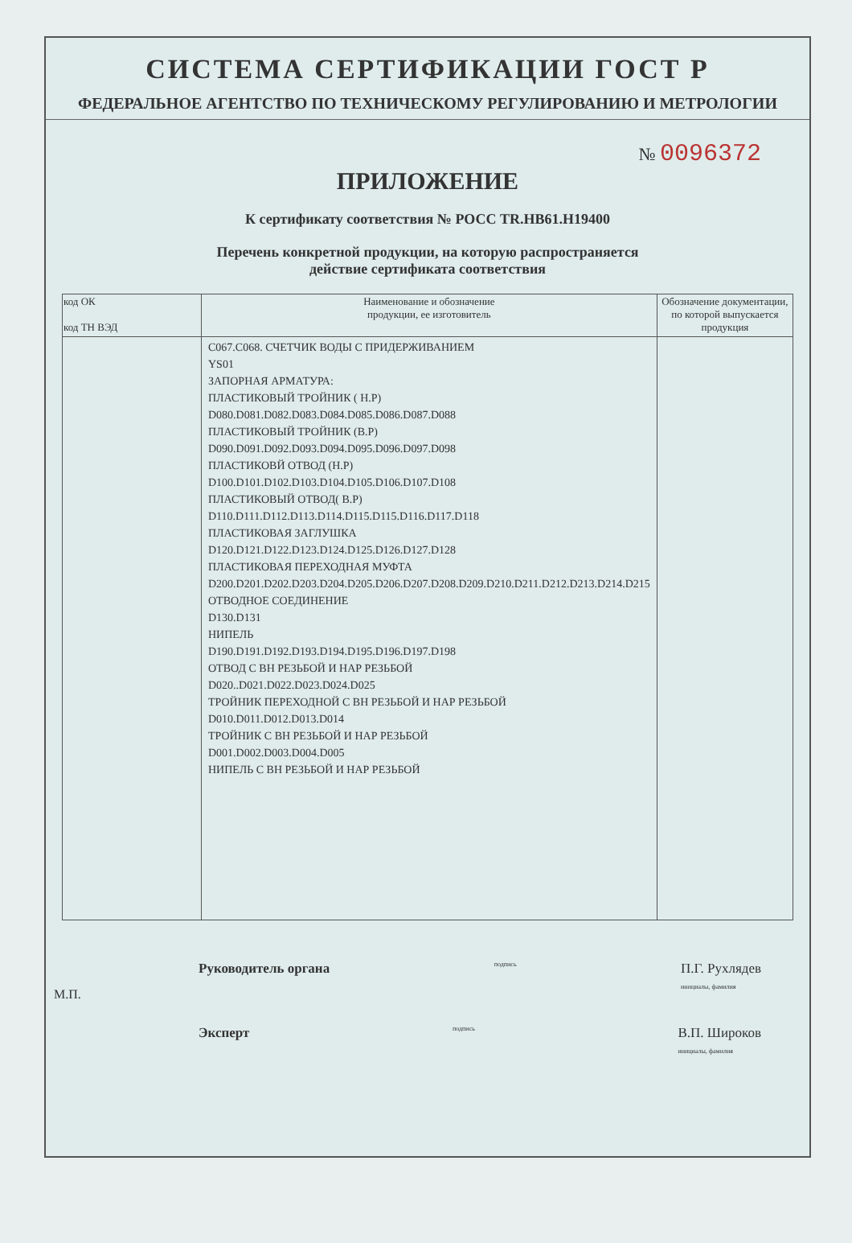СИСТЕМА СЕРТИФИКАЦИИ ГОСТ Р
ФЕДЕРАЛЬНОЕ АГЕНТСТВО ПО ТЕХНИЧЕСКОМУ РЕГУЛИРОВАНИЮ И МЕТРОЛОГИИ
№ 0096372
ПРИЛОЖЕНИЕ
К сертификату соответствия № РОСС TR.НВ61.Н19400
Перечень конкретной продукции, на которую распространяется
действие сертификата соответствия
| код ОК код ТН ВЭД | Наименование и обозначение продукции, ее изготовитель | Обозначение документации, по которой выпускается продукция |
| --- | --- | --- |
| | С067.С068. СЧЕТЧИК ВОДЫ С ПРИДЕРЖИВАНИЕМ YS01 ЗАПОРНАЯ АРМАТУРА: ПЛАСТИКОВЫЙ ТРОЙНИК ( Н.Р) D080.D081.D082.D083.D084.D085.D086.D087.D088 ПЛАСТИКОВЫЙ ТРОЙНИК (В.Р) D090.D091.D092.D093.D094.D095.D096.D097.D098 ПЛАСТИКОВЙ ОТВОД (Н.Р) D100.D101.D102.D103.D104.D105.D106.D107.D108 ПЛАСТИКОВЫЙ ОТВОД( В.Р) D110.D111.D112.D113.D114.D115.D115.D116.D117.D118 ПЛАСТИКОВАЯ ЗАГЛУШКА D120.D121.D122.D123.D124.D125.D126.D127.D128 ПЛАСТИКОВАЯ ПЕРЕХОДНАЯ МУФТА D200.D201.D202.D203.D204.D205.D206.D207.D208.D209.D210.D211.D212.D213.D214.D215 ОТВОДНОЕ СОЕДИНЕНИЕ D130.D131 НИПЕЛЬ D190.D191.D192.D193.D194.D195.D196.D197.D198 ОТВОД С ВН РЕЗЬБОЙ И НАР РЕЗЬБОЙ D020..D021.D022.D023.D024.D025 ТРОЙНИК ПЕРЕХОДНОЙ С ВН РЕЗЬБОЙ И НАР РЕЗЬБОЙ D010.D011.D012.D013.D014 ТРОЙНИК С ВН РЕЗЬБОЙ И НАР РЕЗЬБОЙ D001.D002.D003.D004.D005 НИПЕЛЬ С ВН РЕЗЬБОЙ И НАР РЕЗЬБОЙ | |
Руководитель органа подпись П.Г. Рухлядев
инициалы, фамилия
Эксперт подпись В.П. Широков
инициалы, фамилия
М.П.